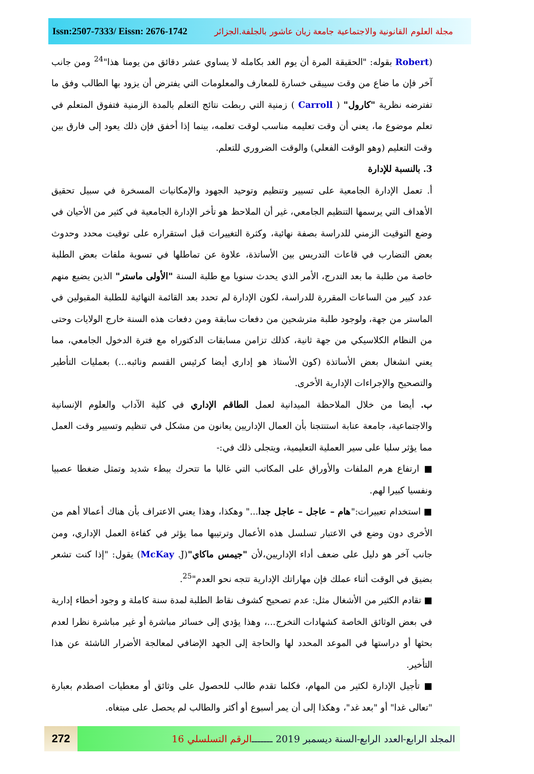Issn:2507-7333/ Eissn: 2676-1742 مجلة العلوم القانونية والاجتماعية جامعة زيان عاشور بالجلفة.الجزائر
(Robert بقوله: "الحقيقة المرة أن يوم الغد بكامله لا يساوي عشر دقائق من يومنا هذا"<sup>24</sup> ومن جانب آخر فإن ما ضاع من وقت سيبقى خسارة للمعارف والمعلومات التي يفترض أن يزود بها الطالب وفق ما تفترضه نظرية "كارول" ( Carroll ) زمنية التي ربطت نتائج التعلم بالمدة الزمنية فتفوق المتعلم في تعلم موضوع ما، يعني أن وقت تعليمه مناسب لوقت تعلمه، بينما إذا أخفق فإن ذلك يعود إلى فارق بين وقت التعليم (وهو الوقت الفعلي) والوقت الضروري للتعلم.
3. بالنسبة للإدارة
أ. تعمل الإدارة الجامعية على تسيير وتنظيم وتوحيد الجهود والإمكانيات المسخرة في سبيل تحقيق الأهداف التي يرسمها التنظيم الجامعي، غير أن الملاحظ هو تأخر الإدارة الجامعية في كثير من الأحيان في وضع التوقيت الزمني للدراسة بصفة نهائية، وكثرة التغييرات قبل استقراره على توقيت محدد وحدوث بعض التضارب في قاعات التدريس بين الأساتذة، علاوة عن تماطلها في تسوية ملفات بعض الطلبة خاصة من طلبة ما بعد التدرج، الأمر الذي يحدث سنويا مع طلبة السنة "الأولى ماستر" الذين يضيع منهم عدد كبير من الساعات المقررة للدراسة، لكون الإدارة لم تحدد بعد القائمة النهائية للطلبة المقبولين في الماستر من جهة، ولوجود طلبة مترشحين من دفعات سابقة ومن دفعات هذه السنة خارج الولايات وحتى من النظام الكلاسيكي من جهة ثانية، كذلك تزامن مسابقات الدكتوراه مع فترة الدخول الجامعي، مما يعني انشغال بعض الأساتذة (كون الأستاذ هو إداري أيضا كرئيس القسم ونائبه...) بعمليات التأطير والتصحيح والإجراءات الإدارية الأخرى.
ب. أيضا من خلال الملاحظة الميدانية لعمل الطاقم الإداري في كلية الآداب والعلوم الإنسانية والاجتماعية، جامعة عنابة استنتجنا بأن العمال الإداريين يعانون من مشكل في تنظيم وتسيير وقت العمل مما يؤثر سلبا على سير العملية التعليمية، ويتجلى ذلك في:-
■ ارتفاع هرم الملفات والأوراق على المكاتب التي غالبا ما تتحرك ببطء شديد وتمثل ضغطا عصبيا ونفسيا كبيرا لهم.
■ استخدام تعبيرات:"هام – عاجل – عاجل جدا..." وهكذا، وهذا يعني الاعتراف بأن هناك أعمالا أهم من الأخرى دون وضع في الاعتبار تسلسل هذه الأعمال وترتيبها مما يؤثر في كفاءة العمل الإداري، ومن جانب آخر هو دليل على ضعف أداء الإداريين،لأن "جيمس ماكاي"(McKay .J) يقول: "إذا كنت تشعر بضيق في الوقت أثناء عملك فإن مهاراتك الإدارية تتجه نحو العدم"<sup>25</sup>.
■ تقادم الكثير من الأشغال مثل: عدم تصحيح كشوف نقاط الطلبة لمدة سنة كاملة و وجود أخطاء إدارية في بعض الوثائق الخاصة كشهادات التخرج...، وهذا يؤدي إلى خسائر مباشرة أو غير مباشرة نظرا لعدم بحثها أو دراستها في الموعد المحدد لها والحاجة إلى الجهد الإضافي لمعالجة الأضرار الناشئة عن هذا التأخير.
■ تأجيل الإدارة لكثير من المهام، فكلما تقدم طالب للحصول على وثائق أو معطيات اصطدم بعبارة "تعالى غدا" أو "بعد غد"، وهكذا إلى أن يمر أسبوع أو أكثر والطالب لم يحصل على مبتغاه.
272
المجلد الرابع-العدد الرابع-السنة ديسمبر 2019 ـــــــ الرقم التسلسلي 16